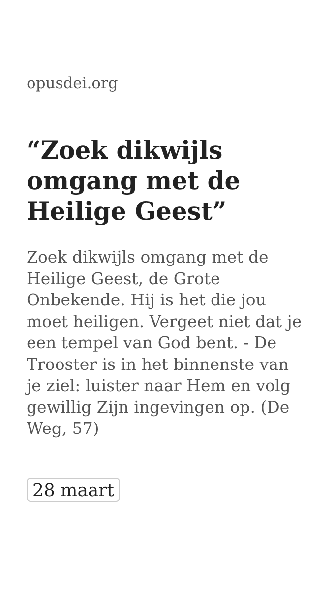opusdei.org
“Zoek dikwijls omgang met de Heilige Geest”
Zoek dikwijls omgang met de Heilige Geest, de Grote Onbekende. Hij is het die jou moet heiligen. Vergeet niet dat je een tempel van God bent. - De Trooster is in het binnenste van je ziel: luister naar Hem en volg gewillig Zijn ingevingen op. (De Weg, 57)
28 maart